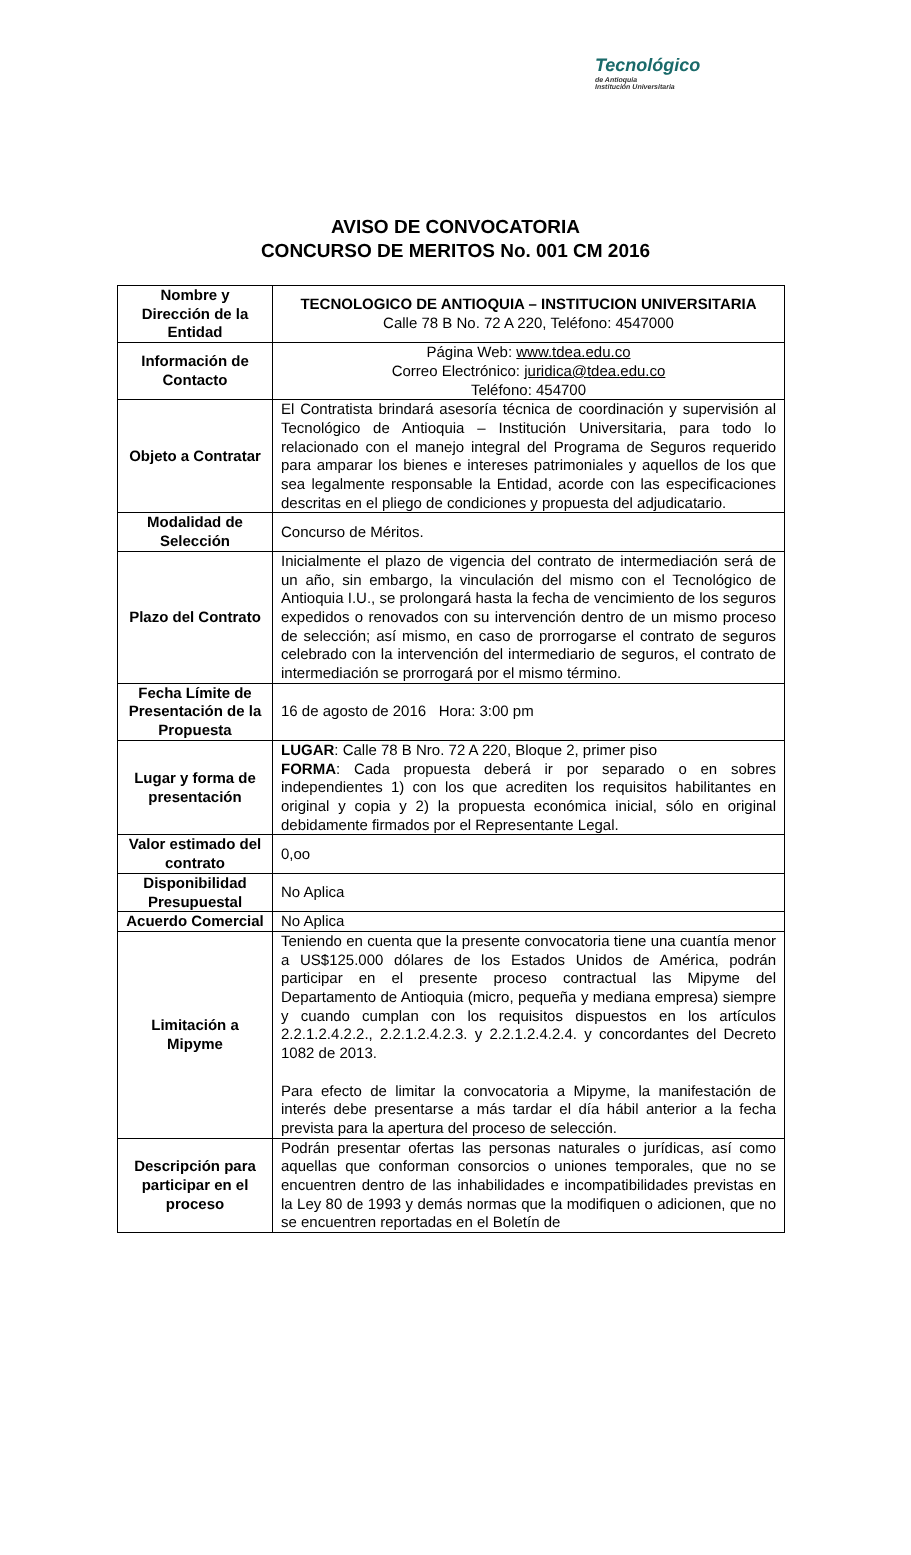Tecnológico
de Antioquia
Institución Universitaria
AVISO DE CONVOCATORIA
CONCURSO DE MERITOS No. 001 CM 2016
| Nombre y Dirección de la Entidad | TECNOLOGICO DE ANTIOQUIA – INSTITUCION UNIVERSITARIA Calle 78 B No. 72 A 220, Teléfono: 4547000 |
| Información de Contacto | Página Web: www.tdea.edu.co Correo Electrónico: juridica@tdea.edu.co Teléfono: 454700 |
| Objeto a Contratar | El Contratista brindará asesoría técnica de coordinación y supervisión al Tecnológico de Antioquia – Institución Universitaria, para todo lo relacionado con el manejo integral del Programa de Seguros requerido para amparar los bienes e intereses patrimoniales y aquellos de los que sea legalmente responsable la Entidad, acorde con las especificaciones descritas en el pliego de condiciones y propuesta del adjudicatario. |
| Modalidad de Selección | Concurso de Méritos. |
| Plazo del Contrato | Inicialmente el plazo de vigencia del contrato de intermediación será de un año, sin embargo, la vinculación del mismo con el Tecnológico de Antioquia I.U., se prolongará hasta la fecha de vencimiento de los seguros expedidos o renovados con su intervención dentro de un mismo proceso de selección; así mismo, en caso de prorrogarse el contrato de seguros celebrado con la intervención del intermediario de seguros, el contrato de intermediación se prorrogará por el mismo término. |
| Fecha Límite de Presentación de la Propuesta | 16 de agosto de 2016 Hora: 3:00 pm |
| Lugar y forma de presentación | LUGAR : Calle 78 B Nro. 72 A 220, Bloque 2, primer piso FORMA : Cada propuesta deberá ir por separado o en sobres independientes 1) con los que acrediten los requisitos habilitantes en original y copia y 2) la propuesta económica inicial, sólo en original debidamente firmados por el Representante Legal. |
| Valor estimado del contrato | 0,oo |
| Disponibilidad Presupuestal | No Aplica |
| Acuerdo Comercial | No Aplica |
| Limitación a Mipyme | Teniendo en cuenta que la presente convocatoria tiene una cuantía menor a US$125.000 dólares de los Estados Unidos de América, podrán participar en el presente proceso contractual las Mipyme del Departamento de Antioquia (micro, pequeña y mediana empresa) siempre y cuando cumplan con los requisitos dispuestos en los artículos 2.2.1.2.4.2.2., 2.2.1.2.4.2.3. y 2.2.1.2.4.2.4. y concordantes del Decreto 1082 de 2013. Para efecto de limitar la convocatoria a Mipyme, la manifestación de interés debe presentarse a más tardar el día hábil anterior a la fecha prevista para la apertura del proceso de selección. |
| Descripción para participar en el proceso | Podrán presentar ofertas las personas naturales o jurídicas, así como aquellas que conforman consorcios o uniones temporales, que no se encuentren dentro de las inhabilidades e incompatibilidades previstas en la Ley 80 de 1993 y demás normas que la modifiquen o adicionen, que no se encuentren reportadas en el Boletín de |